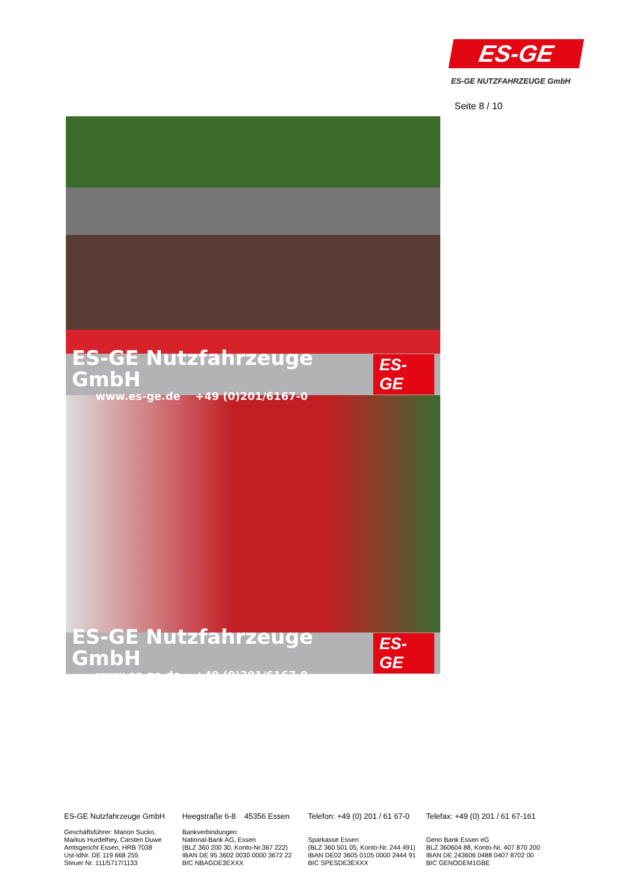ES-GE
ES-GE NUTZFAHRZEUGE GmbH
Seite 8 / 10
ES-GE Nutzfahrzeuge GmbH
www.es-ge.de +49 (0)201/6167-0
ES-GE
ES-GE Nutzfahrzeuge GmbH
www.es-ge.de +49 (0)201/6167-0
ES-GE
ES-GE Nutzfahrzeuge GmbH
Geschäftsführer: Marion Sucko,
Markus Hurdelhey, Carsten Duwe
Amtsgericht Essen, HRB 7038
Ust-IdNr. DE 119 668 255
Steuer Nr. 111/5717/1133
Heegstraße 6-8 45356 Essen
Bankverbindungen:
National-Bank AG, Essen
(BLZ 360 200 30, Konto-Nr.367 222)
IBAN DE 95 3602 0030 0000 3672 22
BIC NBAGDE3EXXX
Telefon: +49 (0) 201 / 61 67-0
Sparkasse Essen
(BLZ 360 501 05, Konto-Nr. 244 491)
IBAN DE02 3605 0105 0000 2444 91
BIC SPESDE3EXXX
Telefax: +49 (0) 201 / 61 67-161
Geno Bank Essen eG
BLZ 360604 88, Konto-Nr. 407 870 200
IBAN DE 243606 0488 0407 8702 00
BIC GENODEM1GBE